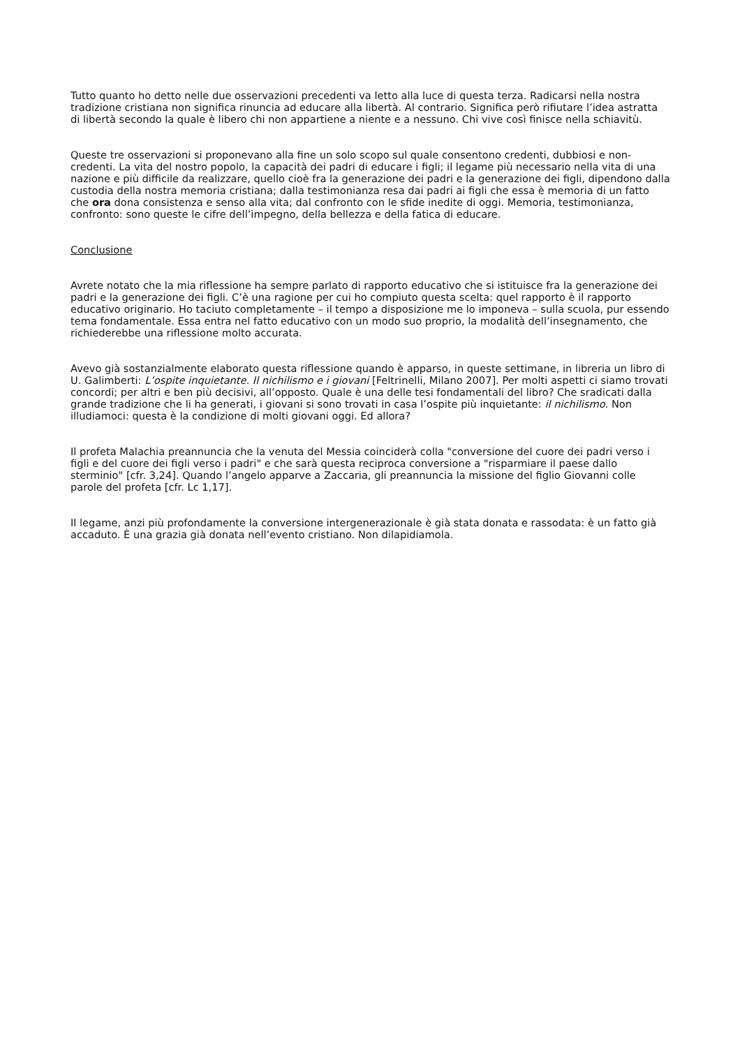Tutto quanto ho detto nelle due osservazioni precedenti va letto alla luce di questa terza. Radicarsi nella nostra tradizione cristiana non significa rinuncia ad educare alla libertà. Al contrario. Significa però rifiutare l’idea astratta di libertà secondo la quale è libero chi non appartiene a niente e a nessuno. Chi vive così finisce nella schiavitù.
Queste tre osservazioni si proponevano alla fine un solo scopo sul quale consentono credenti, dubbiosi e non-credenti. La vita del nostro popolo, la capacità dei padri di educare i figli; il legame più necessario nella vita di una nazione e più difficile da realizzare, quello cioè fra la generazione dei padri e la generazione dei figli, dipendono dalla custodia della nostra memoria cristiana; dalla testimonianza resa dai padri ai figli che essa è memoria di un fatto che ora dona consistenza e senso alla vita; dal confronto con le sfide inedite di oggi. Memoria, testimonianza, confronto: sono queste le cifre dell’impegno, della bellezza e della fatica di educare.
Conclusione
Avrete notato che la mia riflessione ha sempre parlato di rapporto educativo che si istituisce fra la generazione dei padri e la generazione dei figli. C’è una ragione per cui ho compiuto questa scelta: quel rapporto è il rapporto educativo originario. Ho taciuto completamente – il tempo a disposizione me lo imponeva – sulla scuola, pur essendo tema fondamentale. Essa entra nel fatto educativo con un modo suo proprio, la modalità dell’insegnamento, che richiederebbe una riflessione molto accurata.
Avevo già sostanzialmente elaborato questa riflessione quando è apparso, in queste settimane, in libreria un libro di U. Galimberti: L’ospite inquietante. Il nichilismo e i giovani [Feltrinelli, Milano 2007]. Per molti aspetti ci siamo trovati concordi; per altri e ben più decisivi, all’opposto. Quale è una delle tesi fondamentali del libro? Che sradicati dalla grande tradizione che li ha generati, i giovani si sono trovati in casa l’ospite più inquietante: il nichilismo. Non illudiamoci: questa è la condizione di molti giovani oggi. Ed allora?
Il profeta Malachia preannuncia che la venuta del Messia coinciderà colla "conversione del cuore dei padri verso i figli e del cuore dei figli verso i padri" e che sarà questa reciproca conversione a "risparmiare il paese dallo sterminio" [cfr. 3,24]. Quando l’angelo apparve a Zaccaria, gli preannuncia la missione del figlio Giovanni colle parole del profeta [cfr. Lc 1,17].
Il legame, anzi più profondamente la conversione intergenerazionale è già stata donata e rassodata: è un fatto già accaduto. È una grazia già donata nell’evento cristiano. Non dilapidiamola.